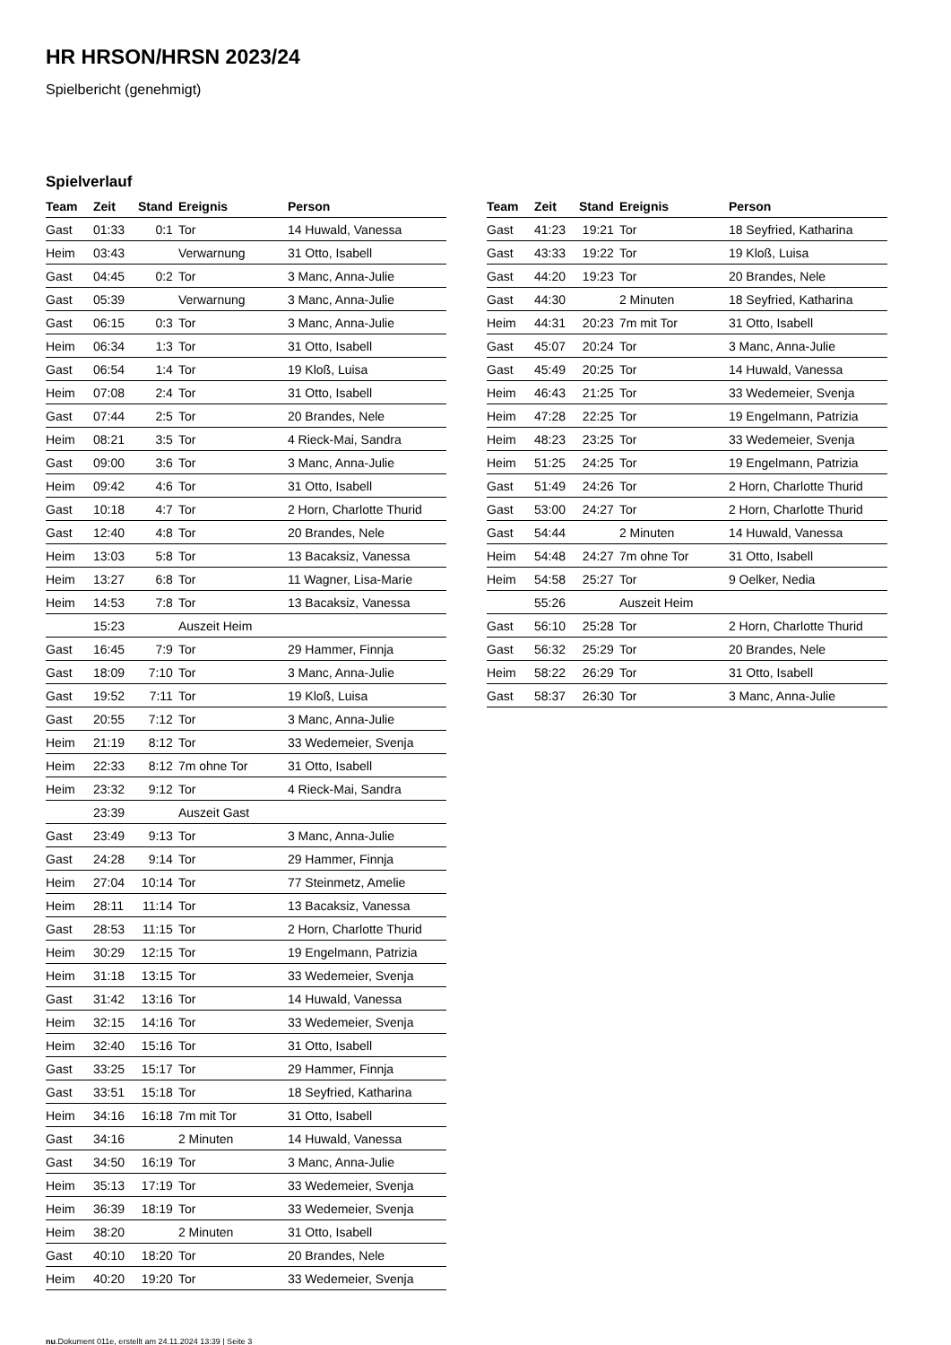HR HRSON/HRSN 2023/24
Spielbericht (genehmigt)
Spielverlauf
| Team | Zeit | Stand | Ereignis | Person |
| --- | --- | --- | --- | --- |
| Gast | 01:33 | 0:1 | Tor | 14 Huwald, Vanessa |
| Heim | 03:43 | | Verwarnung | 31 Otto, Isabell |
| Gast | 04:45 | 0:2 | Tor | 3 Manc, Anna-Julie |
| Gast | 05:39 | | Verwarnung | 3 Manc, Anna-Julie |
| Gast | 06:15 | 0:3 | Tor | 3 Manc, Anna-Julie |
| Heim | 06:34 | 1:3 | Tor | 31 Otto, Isabell |
| Gast | 06:54 | 1:4 | Tor | 19 Kloß, Luisa |
| Heim | 07:08 | 2:4 | Tor | 31 Otto, Isabell |
| Gast | 07:44 | 2:5 | Tor | 20 Brandes, Nele |
| Heim | 08:21 | 3:5 | Tor | 4 Rieck-Mai, Sandra |
| Gast | 09:00 | 3:6 | Tor | 3 Manc, Anna-Julie |
| Heim | 09:42 | 4:6 | Tor | 31 Otto, Isabell |
| Gast | 10:18 | 4:7 | Tor | 2 Horn, Charlotte Thurid |
| Gast | 12:40 | 4:8 | Tor | 20 Brandes, Nele |
| Heim | 13:03 | 5:8 | Tor | 13 Bacaksiz, Vanessa |
| Heim | 13:27 | 6:8 | Tor | 11 Wagner, Lisa-Marie |
| Heim | 14:53 | 7:8 | Tor | 13 Bacaksiz, Vanessa |
| | 15:23 | | Auszeit Heim | |
| Gast | 16:45 | 7:9 | Tor | 29 Hammer, Finnja |
| Gast | 18:09 | 7:10 | Tor | 3 Manc, Anna-Julie |
| Gast | 19:52 | 7:11 | Tor | 19 Kloß, Luisa |
| Gast | 20:55 | 7:12 | Tor | 3 Manc, Anna-Julie |
| Heim | 21:19 | 8:12 | Tor | 33 Wedemeier, Svenja |
| Heim | 22:33 | 8:12 | 7m ohne Tor | 31 Otto, Isabell |
| Heim | 23:32 | 9:12 | Tor | 4 Rieck-Mai, Sandra |
| | 23:39 | | Auszeit Gast | |
| Gast | 23:49 | 9:13 | Tor | 3 Manc, Anna-Julie |
| Gast | 24:28 | 9:14 | Tor | 29 Hammer, Finnja |
| Heim | 27:04 | 10:14 | Tor | 77 Steinmetz, Amelie |
| Heim | 28:11 | 11:14 | Tor | 13 Bacaksiz, Vanessa |
| Gast | 28:53 | 11:15 | Tor | 2 Horn, Charlotte Thurid |
| Heim | 30:29 | 12:15 | Tor | 19 Engelmann, Patrizia |
| Heim | 31:18 | 13:15 | Tor | 33 Wedemeier, Svenja |
| Gast | 31:42 | 13:16 | Tor | 14 Huwald, Vanessa |
| Heim | 32:15 | 14:16 | Tor | 33 Wedemeier, Svenja |
| Heim | 32:40 | 15:16 | Tor | 31 Otto, Isabell |
| Gast | 33:25 | 15:17 | Tor | 29 Hammer, Finnja |
| Gast | 33:51 | 15:18 | Tor | 18 Seyfried, Katharina |
| Heim | 34:16 | 16:18 | 7m mit Tor | 31 Otto, Isabell |
| Gast | 34:16 | | 2 Minuten | 14 Huwald, Vanessa |
| Gast | 34:50 | 16:19 | Tor | 3 Manc, Anna-Julie |
| Heim | 35:13 | 17:19 | Tor | 33 Wedemeier, Svenja |
| Heim | 36:39 | 18:19 | Tor | 33 Wedemeier, Svenja |
| Heim | 38:20 | | 2 Minuten | 31 Otto, Isabell |
| Gast | 40:10 | 18:20 | Tor | 20 Brandes, Nele |
| Heim | 40:20 | 19:20 | Tor | 33 Wedemeier, Svenja |
| Team | Zeit | Stand | Ereignis | Person |
| --- | --- | --- | --- | --- |
| Gast | 41:23 | 19:21 | Tor | 18 Seyfried, Katharina |
| Gast | 43:33 | 19:22 | Tor | 19 Kloß, Luisa |
| Gast | 44:20 | 19:23 | Tor | 20 Brandes, Nele |
| Gast | 44:30 | | 2 Minuten | 18 Seyfried, Katharina |
| Heim | 44:31 | 20:23 | 7m mit Tor | 31 Otto, Isabell |
| Gast | 45:07 | 20:24 | Tor | 3 Manc, Anna-Julie |
| Gast | 45:49 | 20:25 | Tor | 14 Huwald, Vanessa |
| Heim | 46:43 | 21:25 | Tor | 33 Wedemeier, Svenja |
| Heim | 47:28 | 22:25 | Tor | 19 Engelmann, Patrizia |
| Heim | 48:23 | 23:25 | Tor | 33 Wedemeier, Svenja |
| Heim | 51:25 | 24:25 | Tor | 19 Engelmann, Patrizia |
| Gast | 51:49 | 24:26 | Tor | 2 Horn, Charlotte Thurid |
| Gast | 53:00 | 24:27 | Tor | 2 Horn, Charlotte Thurid |
| Gast | 54:44 | | 2 Minuten | 14 Huwald, Vanessa |
| Heim | 54:48 | 24:27 | 7m ohne Tor | 31 Otto, Isabell |
| Heim | 54:58 | 25:27 | Tor | 9 Oelker, Nedia |
| | 55:26 | | Auszeit Heim | |
| Gast | 56:10 | 25:28 | Tor | 2 Horn, Charlotte Thurid |
| Gast | 56:32 | 25:29 | Tor | 20 Brandes, Nele |
| Heim | 58:22 | 26:29 | Tor | 31 Otto, Isabell |
| Gast | 58:37 | 26:30 | Tor | 3 Manc, Anna-Julie |
nu.Dokument 011e, erstellt am 24.11.2024 13:39 | Seite 3